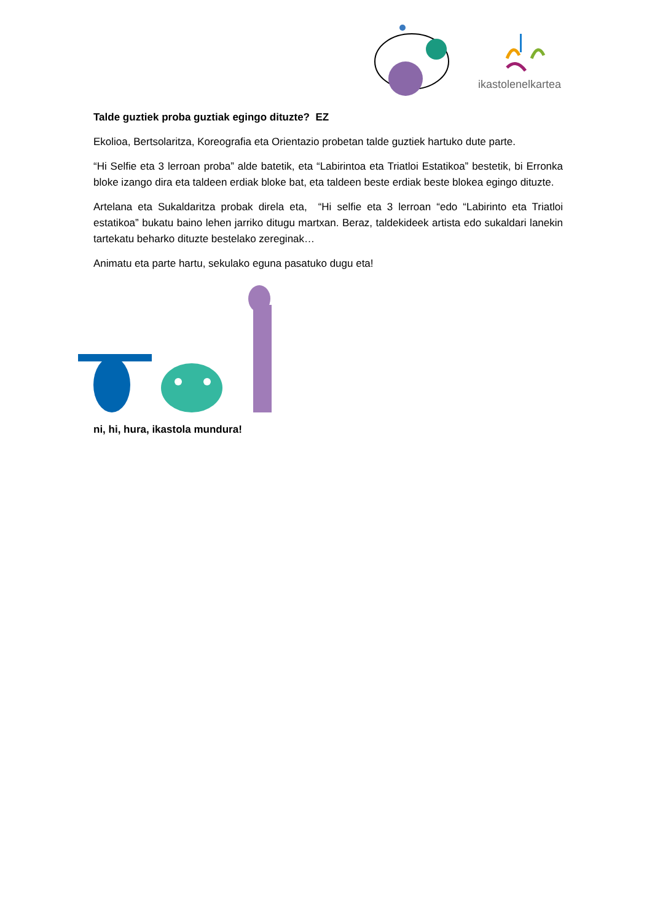ikastolenelkartea
Talde guztiek proba guztiak egingo dituzte? EZ
Ekolioa, Bertsolaritza, Koreografia eta Orientazio probetan talde guztiek hartuko dute parte.
“Hi Selfie eta 3 lerroan proba” alde batetik, eta “Labirintoa eta Triatloi Estatikoa” bestetik, bi Erronka bloke izango dira eta taldeen erdiak bloke bat, eta taldeen beste erdiak beste blokea egingo dituzte.
Artelana eta Sukaldaritza probak direla eta, “Hi selfie eta 3 lerroan “edo “Labirinto eta Triatloi estatikoa” bukatu baino lehen jarriko ditugu martxan. Beraz, taldekideek artista edo sukaldari lanekin tartekatu beharko dituzte bestelako zereginak…
Animatu eta parte hartu, sekulako eguna pasatuko dugu eta!
ni, hi, hura, ikastola mundura!